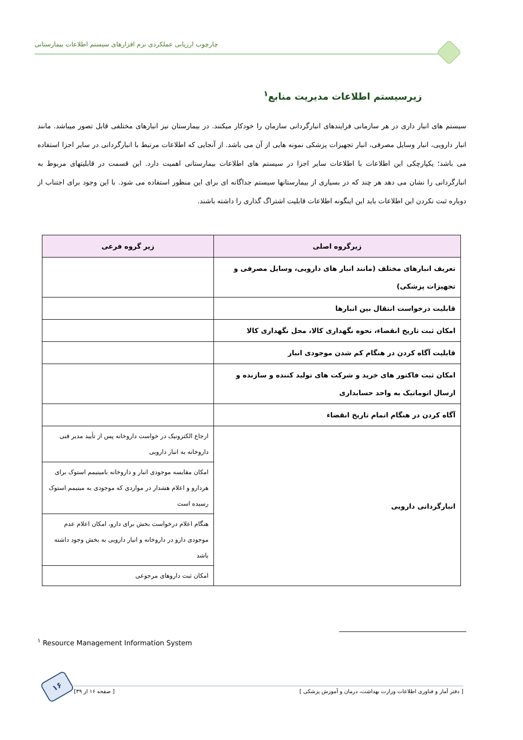چارچوب ارزیابی عملکردی نرم افزارهای سیستم اطلاعات بیمارستانی
زیرسیستم اطلاعات مدیریت منابع<sup>۱</sup>
سیستم های انبار داری در هر سازمانی فرایندهای انبارگردانی سازمان را خودکار میکنند. در بیمارستان نیز انبارهای مختلفی قابل تصور میباشد. مانند انبار دارویی، انبار وسایل مصرفی، انبار تجهیزات پزشکی نمونه هایی از آن می باشد. از آنجایی که اطلاعات مرتبط با انبارگردانی در سایر اجزا استفاده می باشد؛ یکپارچکی این اطلاعات با اطلاعات سایر اجزا در سیستم های اطلاعات بیمارستانی اهمیت دارد. این قسمت در قابلیتهای مربوط به انبارگردانی را نشان می دهد هر چند که در بسیاری از بیمارستانها سیستم جداگانه ای برای این منظور استفاده می شود. با این وجود برای اجتناب از دوباره ثبت نکردن این اطلاعات باید این اینگونه اطلاعات قابلیت اشتراگ گذاری را داشته باشند.
| زیرگروه اصلی | زیر گروه فرعی |
| --- | --- |
| تعریف انبارهای مختلف (مانند انبار های دارویی، وسایل مصرفی و تجهیزات پزشکی) | |
| قابلیت درخواست انتقال بین انبارها | |
| امکان ثبت تاریخ انقضاء، نحوه نگهداری کالا، محل نگهداری کالا | |
| قابلیت آگاه کردن در هنگام کم شدن موجودی انبار | |
| امکان ثبت فاکتور های خرید و شرکت های تولید کننده و سازنده و ارسال اتوماتیک به واحد حسابداری | |
| آگاه کردن در هنگام اتمام تاریخ انقضاء | |
| انبارگردانی دارویی | ارجاع الکترونیک در خواست داروخانه پس از تأیید مدیر فنی داروخانه به انبار دارویی |
| | امکان مقایسه موجودی انبار و داروخانه بامینیمم استوک برای هردارو و اعلام هشدار در مواردی که موجودی به مینیمم استوک رسیده است |
| | هنگام اعلام درخواست بخش برای دارو، امکان اعلام عدم موجودی دارو در داروخانه و انبار دارویی به بخش وجود داشته باشد |
| | امکان ثبت داروهای مرجوعی |
<sup>۱</sup> Resource Management Information System
[ دفتر آمار و فناوری اطلاعات وزارت بهداشت، درمان و آموزش پزشکی ] [ صفحه ۱۶ از ۳۹]
۱۶